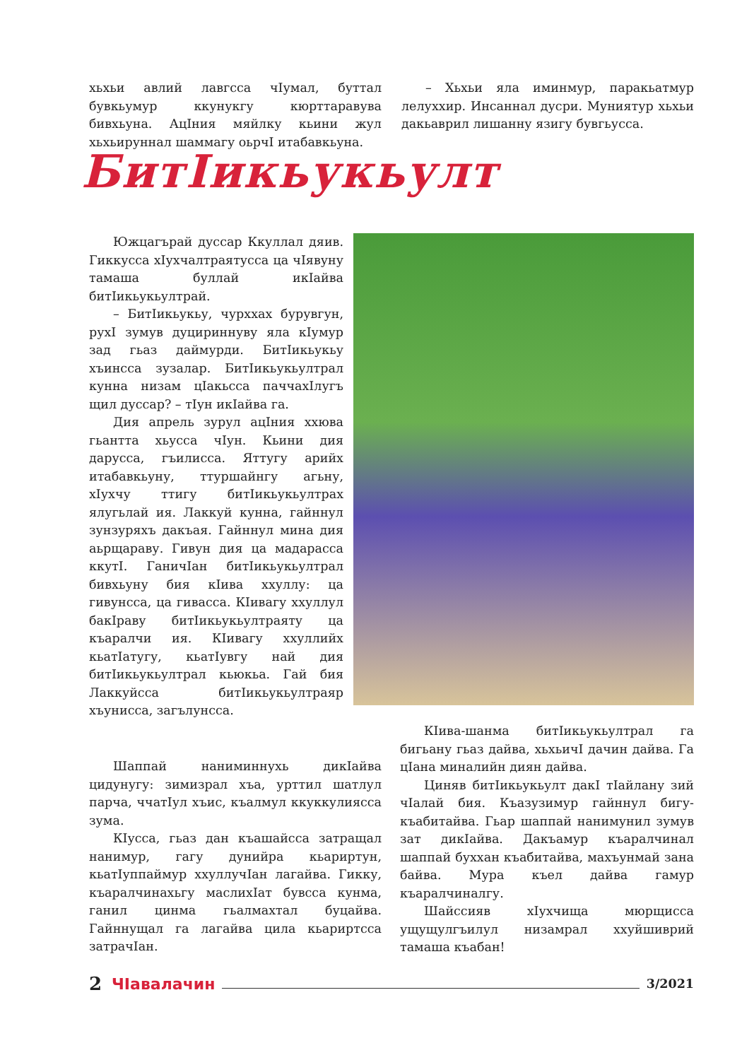хьхьи авлий лавгсса чIумал, буттал бувкьумур ккунукгу кюрттаравува бивхьуна. АцIния мяйлку кьини жул хьхьируннал шаммагу оьрчI итабавкьуна.
– Хьхьи яла иминмур, паракьатмур лелуххир. Инсаннал дусри. Муниятур хьхьи дакьаврил лишанну язигу бувгьусса.
БитIикьукьулт
Южцагърай дуссар Ккуллал дяив. Гиккусса хIухчалтраятусса ца чIявуну тамаша буллай икIайва битIикьукьултрай.
– БитIикьукьу, чурххах бурувгун, рухI зумув дуцириннуву яла кIумур зад гьаз даймурди. БитIикьукьу хъинсса зузалар. БитIикьукьултрал кунна низам цIакьсса паччахIлугъ щил дуссар? – тIун икIайва га.
Дия апрель зурул ацIния ххюва гьантта хьусса чIун. Кьини дия дарусса, гъилисса. Яттугу арийх итабавкьуну, ттуршайнгу агьну, хIухчу ттигу битIикьукьултрах ялугьлай ия. Лаккуй кунна, гайннул зунзуряхъ дакъая. Гайннул мина дия аьрщараву. Гивун дия ца мадарасса ккутI. ГаничIан битIикьукьултрал бивхьуну бия кIива ххуллу: ца гивунсса, ца гивасса. КIивагу ххуллул бакIраву битIикьукьултраяту ца къаралчи ия. КIивагу ххуллийх кьатIатугу, кьатIувгу най дия битIикьукьултрал кьюкьа. Гай бия Лаккуйсса битIикьукьултраяр хъунисса, загълунсса.
Шаппай наниминнухь дикIайва цидунугу: зимизрал хъа, урттил шатлул парча, ччатIул хъис, къалмул ккуккулиясса зума.
КIусса, гьаз дан къашайсса затращал нанимур, гагу дунийра кьариртун, кьатIуппаймур ххуллучIан лагайва. Гикку, къаралчинахьгу маслихIат бувсса кунма, ганил цинма гьалмахтал буцайва. Гайннущал га лагайва цила кьариртсса затрачIан.
КIива-шанма битIикьукьултрал га бигьану гьаз дайва, хьхьичI дачин дайва. Га цIана миналийн диян дайва.
Циняв битIикьукьулт дакI тIайлану зий чIалай бия. Къазузимур гайннул бигу-къабитайва. Гьар шаппай нанимунил зумув зат дикIайва. Дакъамур къаралчинал шаппай буххан къабитайва, махъунмай зана байва. Мура къел дайва гамур къаралчиналгу.
Шайссияв хIухчища мюрщисса ущущулгъилул низамрал ххуйшиврий тамаша къабан!
2 ЧIавалачин 3/2021